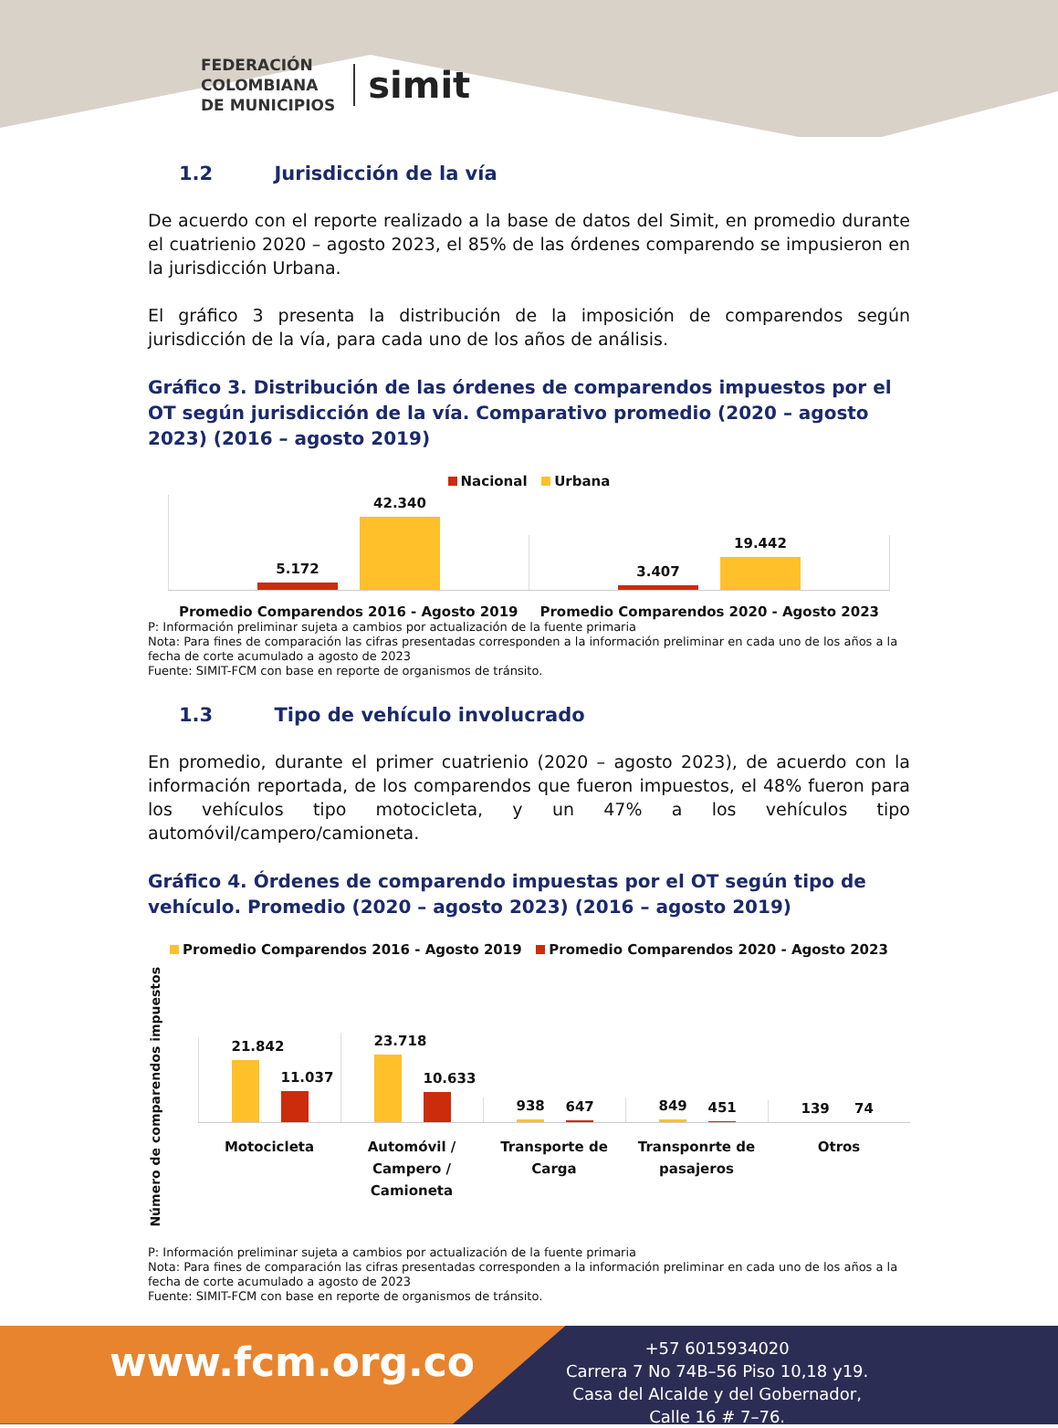FEDERACIÓN
COLOMBIANA
DE MUNICIPIOS
simit
1.2 Jurisdicción de la vía
De acuerdo con el reporte realizado a la base de datos del Simit, en promedio durante el cuatrienio 2020 – agosto 2023, el 85% de las órdenes comparendo se impusieron en la jurisdicción Urbana.
El gráfico 3 presenta la distribución de la imposición de comparendos según jurisdicción de la vía, para cada uno de los años de análisis.
Gráfico 3. Distribución de las órdenes de comparendos impuestos por el OT según jurisdicción de la vía. Comparativo promedio (2020 – agosto 2023) (2016 – agosto 2019)
Nacional Urbana
5.172
42.340
3.407
19.442
Promedio Comparendos 2016 - Agosto 2019
Promedio Comparendos 2020 - Agosto 2023
P: Información preliminar sujeta a cambios por actualización de la fuente primaria
Nota: Para fines de comparación las cifras presentadas corresponden a la información preliminar en cada uno de los años a la fecha de corte acumulado a agosto de 2023
Fuente: SIMIT-FCM con base en reporte de organismos de tránsito.
1.3 Tipo de vehículo involucrado
En promedio, durante el primer cuatrienio (2020 – agosto 2023), de acuerdo con la información reportada, de los comparendos que fueron impuestos, el 48% fueron para los vehículos tipo motocicleta, y un 47% a los vehículos tipo automóvil/campero/camioneta.
Gráfico 4. Órdenes de comparendo impuestas por el OT según tipo de vehículo. Promedio (2020 – agosto 2023) (2016 – agosto 2019)
Promedio Comparendos 2016 - Agosto 2019 Promedio Comparendos 2020 - Agosto 2023
Número de comparendos impuestos
21.842
11.037
23.718
10.633
938
647
849
451
139
74
Motocicleta Automóvil / Campero / Camioneta
Transporte de Carga Transponrte de pasajeros Otros
P: Información preliminar sujeta a cambios por actualización de la fuente primaria
Nota: Para fines de comparación las cifras presentadas corresponden a la información preliminar en cada uno de los años a la fecha de corte acumulado a agosto de 2023
Fuente: SIMIT-FCM con base en reporte de organismos de tránsito.
www.fcm.org.co
+57 6015934020
Carrera 7 No 74B–56 Piso 10,18 y19.
Casa del Alcalde y del Gobernador,
Calle 16 # 7–76.